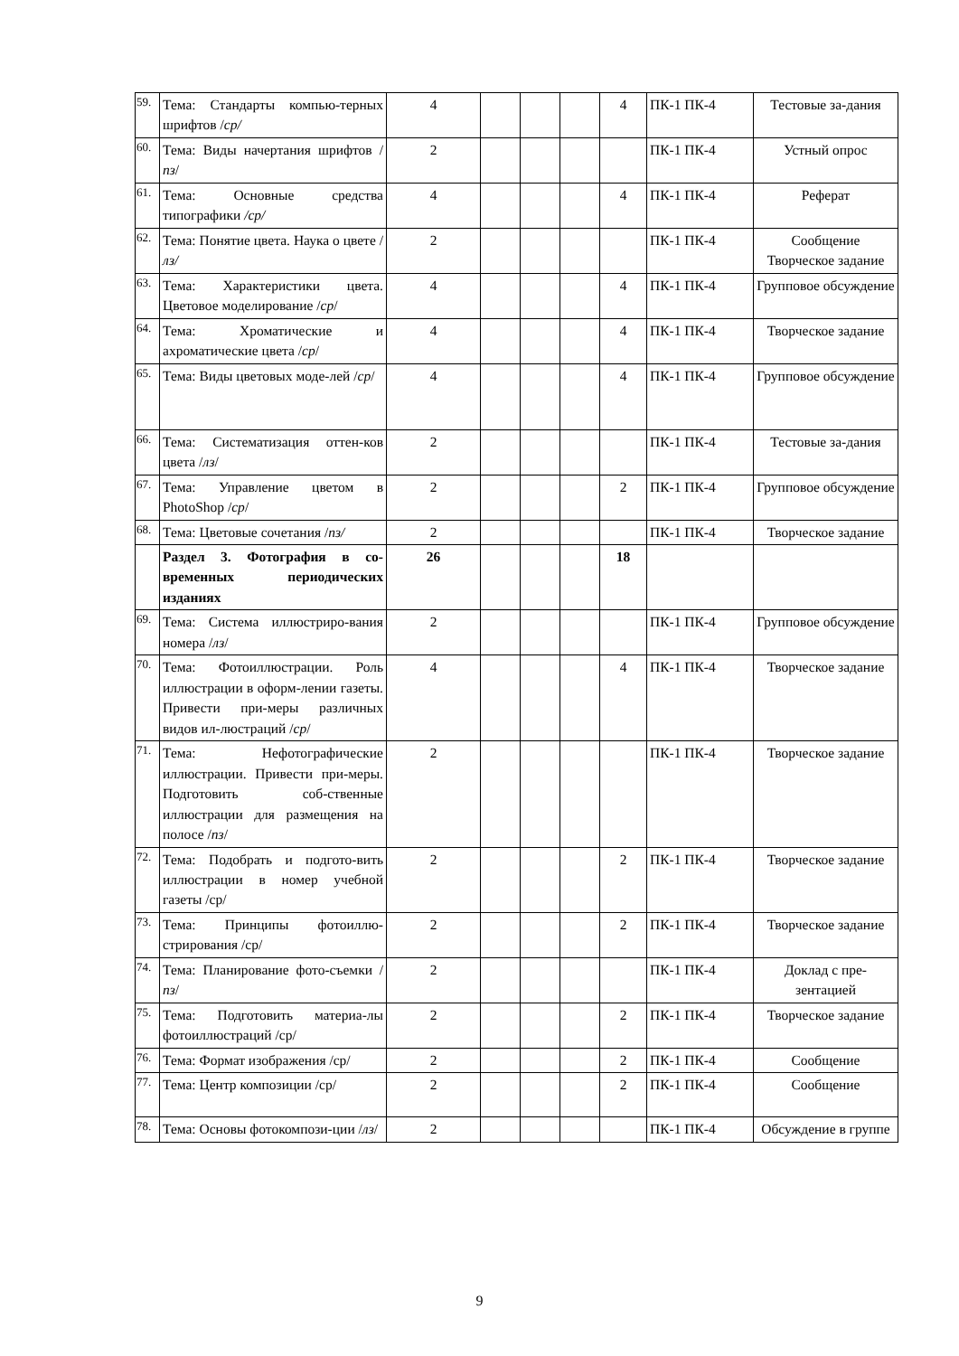| 59. | Тема: Стандарты компью-терных шрифтов / ср/ | 4 | | | | 4 | ПК-1 ПК-4 | Тестовые за-дания |
| 60. | Тема: Виды начертания шрифтов / пз / | 2 | | | | | ПК-1 ПК-4 | Устный опрос |
| 61. | Тема: Основные средства типографики /ср/ | 4 | | | | 4 | ПК-1 ПК-4 | Реферат |
| 62. | Тема: Понятие цвета. Наука о цвете / лз/ | 2 | | | | | ПК-1 ПК-4 | Сообщение Творческое задание |
| 63. | Тема: Характеристики цвета. Цветовое моделирование / ср / | 4 | | | | 4 | ПК-1 ПК-4 | Групповое обсуждение |
| 64. | Тема: Хроматические и ахроматические цвета / ср / | 4 | | | | 4 | ПК-1 ПК-4 | Творческое задание |
| 65. | Тема: Виды цветовых моде-лей / ср / | 4 | | | | 4 | ПК-1 ПК-4 | Групповое обсуждение |
| 66. | Тема: Систематизация оттен-ков цвета / лз / | 2 | | | | | ПК-1 ПК-4 | Тестовые за-дания |
| 67. | Тема: Управление цветом в PhotoShop / ср / | 2 | | | | 2 | ПК-1 ПК-4 | Групповое обсуждение |
| 68. | Тема: Цветовые сочетания / пз/ | 2 | | | | | ПК-1 ПК-4 | Творческое задание |
| | Раздел 3. Фотография в со-временных периодических изданиях | 26 | | | | 18 | | |
| 69. | Тема: Система иллюстриро-вания номера / лз / | 2 | | | | | ПК-1 ПК-4 | Групповое обсуждение |
| 70. | Тема: Фотоиллюстрации. Роль иллюстрации в оформ-лении газеты. Привести при-меры различных видов ил-люстраций / ср / | 4 | | | | 4 | ПК-1 ПК-4 | Творческое задание |
| 71. | Тема: Нефотографические иллюстрации. Привести при-меры. Подготовить соб-ственные иллюстрации для размещения на полосе / пз / | 2 | | | | | ПК-1 ПК-4 | Творческое задание |
| 72. | Тема: Подобрать и подгото-вить иллюстрации в номер учебной газеты /ср/ | 2 | | | | 2 | ПК-1 ПК-4 | Творческое задание |
| 73. | Тема: Принципы фотоиллю-стрирования /ср/ | 2 | | | | 2 | ПК-1 ПК-4 | Творческое задание |
| 74. | Тема: Планирование фото-съемки / пз / | 2 | | | | | ПК-1 ПК-4 | Доклад с пре-зентацией |
| 75. | Тема: Подготовить материа-лы фотоиллюстраций /ср/ | 2 | | | | 2 | ПК-1 ПК-4 | Творческое задание |
| 76. | Тема: Формат изображения /ср/ | 2 | | | | 2 | ПК-1 ПК-4 | Сообщение |
| 77. | Тема: Центр композиции /ср/ | 2 | | | | 2 | ПК-1 ПК-4 | Сообщение |
| 78. | Тема: Основы фотокомпози-ции / лз / | 2 | | | | | ПК-1 ПК-4 | Обсуждение в группе |
9